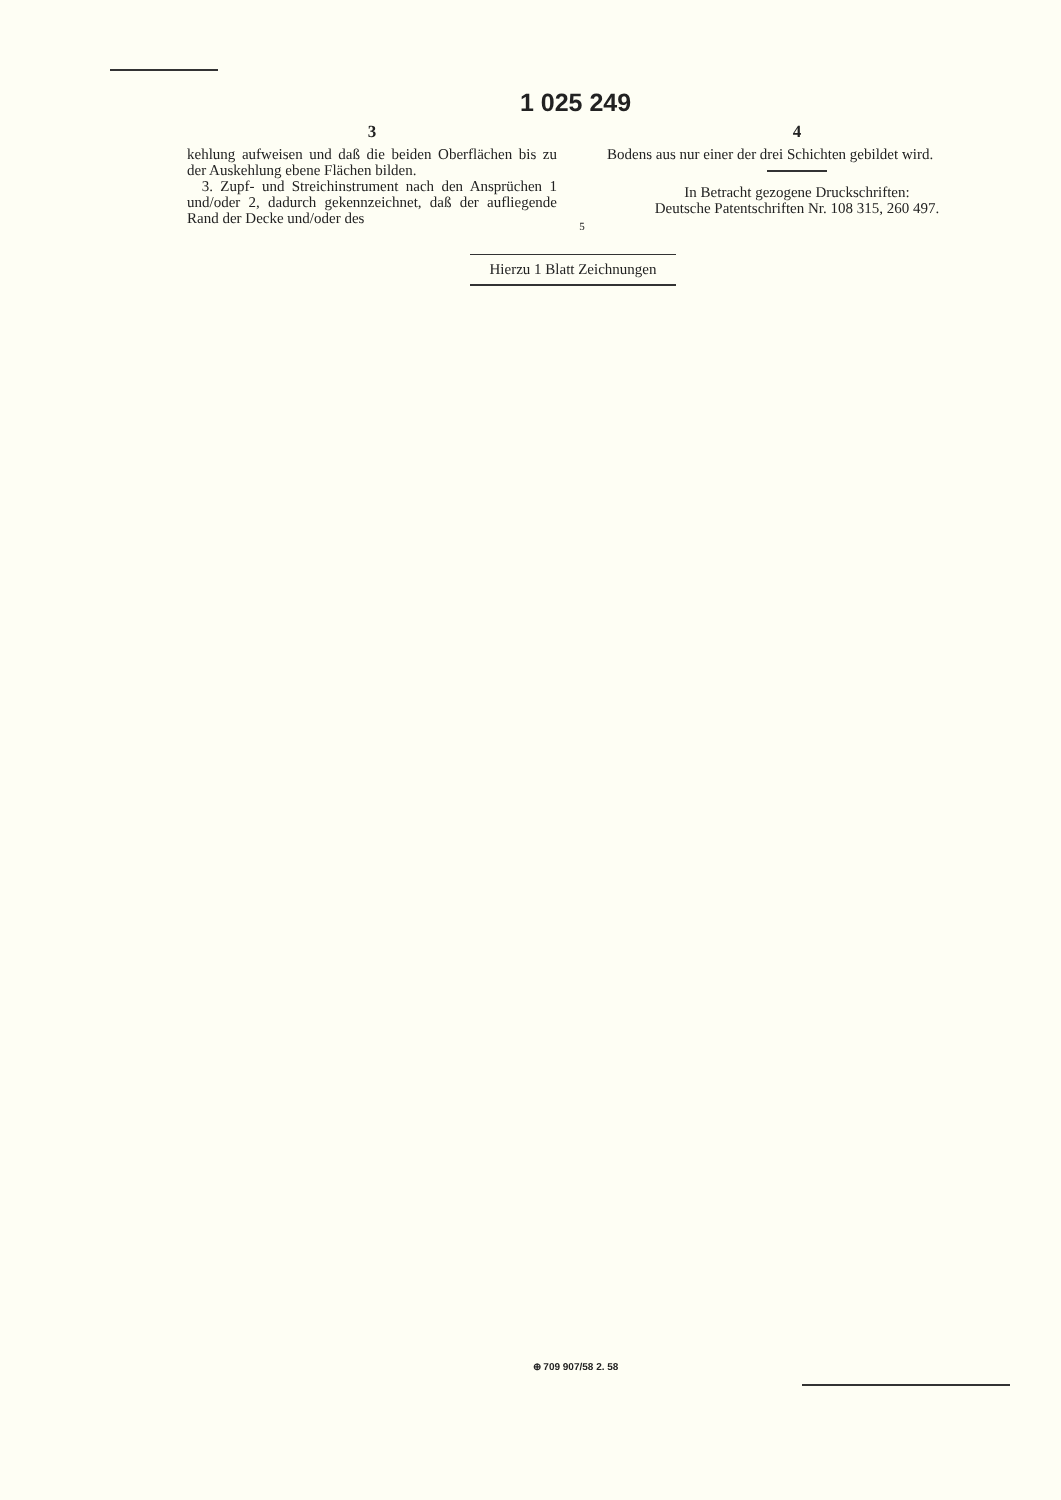1 025 249
3
kehlung aufweisen und daß die beiden Oberflächen bis zu der Auskehlung ebene Flächen bilden.
3. Zupf- und Streichinstrument nach den Ansprüchen 1 und/oder 2, dadurch gekennzeichnet, daß der aufliegende Rand der Decke und/oder des
5
4
Bodens aus nur einer der drei Schichten gebildet wird.
In Betracht gezogene Druckschriften:
Deutsche Patentschriften Nr. 108 315, 260 497.
Hierzu 1 Blatt Zeichnungen
⊕ 709 907/58 2. 58